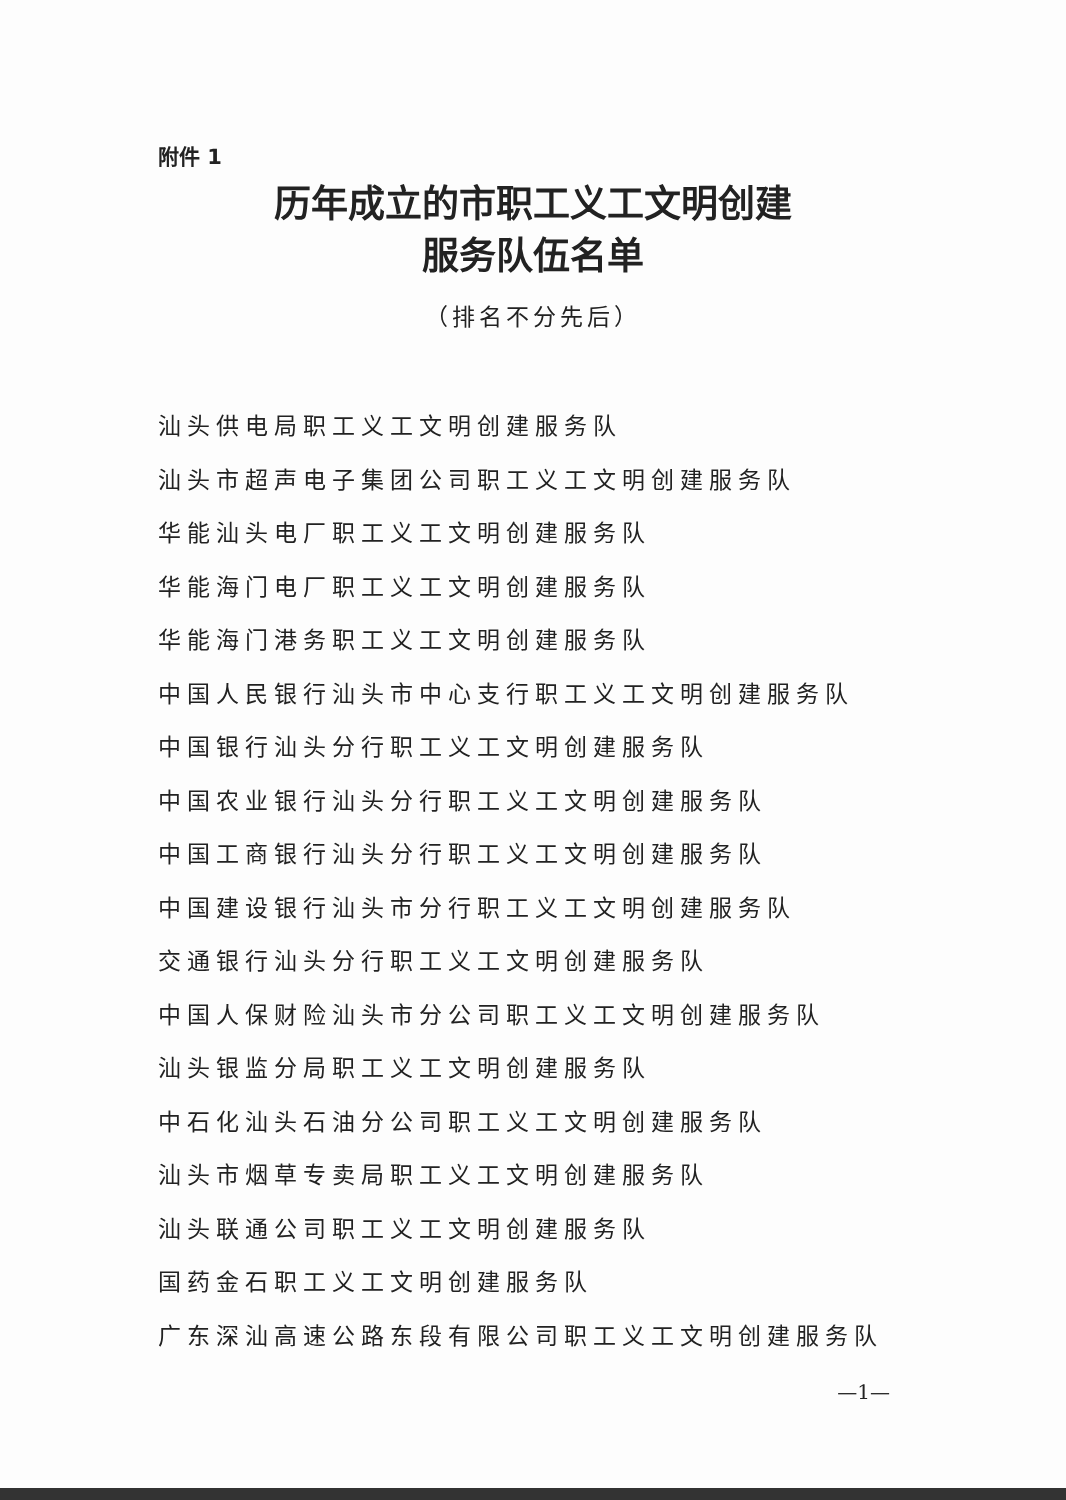附件 1
历年成立的市职工义工文明创建
服务队伍名单
（排名不分先后）
汕头供电局职工义工文明创建服务队
汕头市超声电子集团公司职工义工文明创建服务队
华能汕头电厂职工义工文明创建服务队
华能海门电厂职工义工文明创建服务队
华能海门港务职工义工文明创建服务队
中国人民银行汕头市中心支行职工义工文明创建服务队
中国银行汕头分行职工义工文明创建服务队
中国农业银行汕头分行职工义工文明创建服务队
中国工商银行汕头分行职工义工文明创建服务队
中国建设银行汕头市分行职工义工文明创建服务队
交通银行汕头分行职工义工文明创建服务队
中国人保财险汕头市分公司职工义工文明创建服务队
汕头银监分局职工义工文明创建服务队
中石化汕头石油分公司职工义工文明创建服务队
汕头市烟草专卖局职工义工文明创建服务队
汕头联通公司职工义工文明创建服务队
国药金石职工义工文明创建服务队
广东深汕高速公路东段有限公司职工义工文明创建服务队
—1—